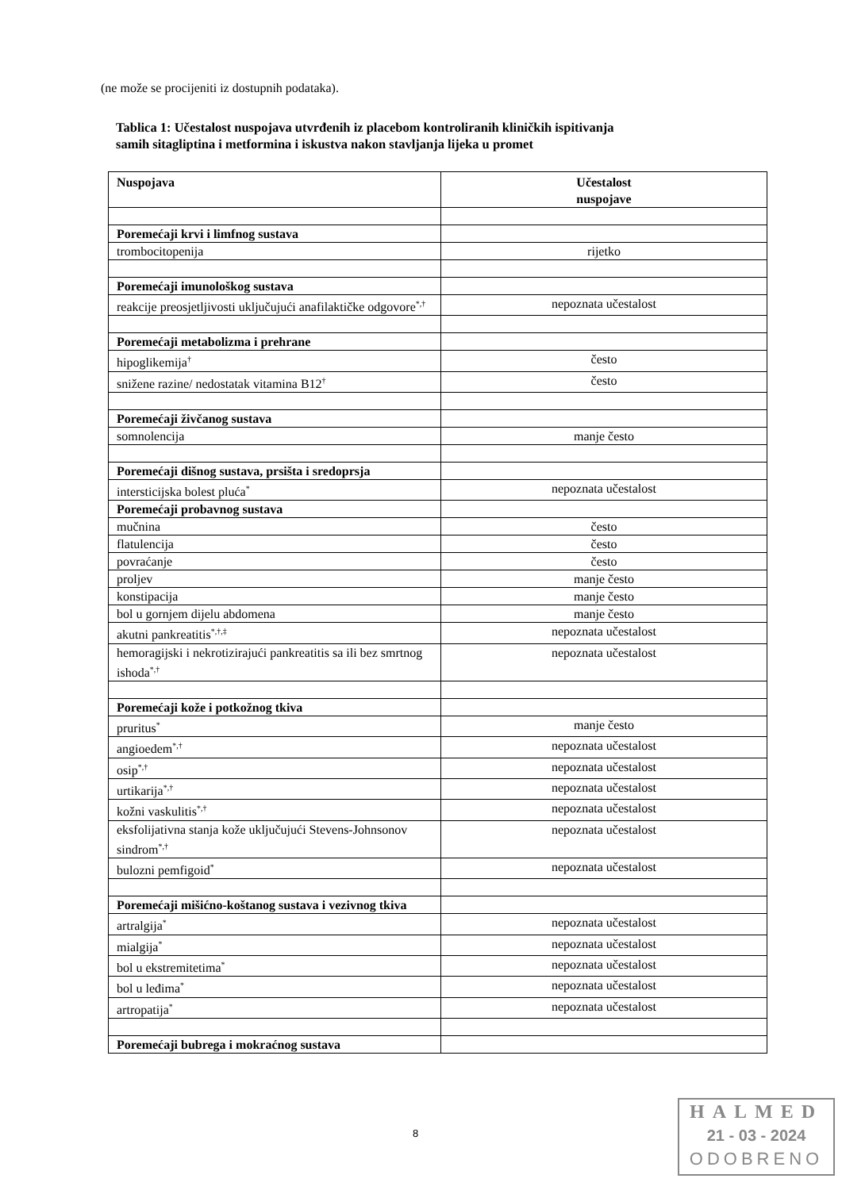(ne može se procijeniti iz dostupnih podataka).
Tablica 1: Učestalost nuspojava utvrđenih iz placebom kontroliranih kliničkih ispitivanja
samih sitagliptina i metformina i iskustva nakon stavljanja lijeka u promet
| Nuspojava | Učestalost nuspojave |
| --- | --- |
| Poremećaji krvi i limfnog sustava | |
| trombocitopenija | rijetko |
| Poremećaji imunološkog sustava | |
| reakcije preosjetljivosti uključujući anafilaktičke odgovore<sup>*,†</sup> | nepoznata učestalost |
| Poremećaji metabolizma i prehrane | |
| hipoglikemija<sup>†</sup> | često |
| snižene razine/ nedostatak vitamina B12<sup>†</sup> | često |
| Poremećaji živčanog sustava | |
| somnolencija | manje često |
| Poremećaji dišnog sustava, prsišta i sredoprsja | |
| intersticijska bolest pluća<sup>*</sup> | nepoznata učestalost |
| Poremećaji probavnog sustava | |
| mučnina | često |
| flatulencija | često |
| povraćanje | često |
| proljev | manje često |
| konstipacija | manje često |
| bol u gornjem dijelu abdomena | manje često |
| akutni pankreatitis<sup>*,†,‡</sup> | nepoznata učestalost |
| hemoragijski i nekrotizirajući pankreatitis sa ili bez smrtnog ishoda<sup>*,†</sup> | nepoznata učestalost |
| Poremećaji kože i potkožnog tkiva | |
| pruritus<sup>*</sup> | manje često |
| angioedem<sup>*,†</sup> | nepoznata učestalost |
| osip<sup>*,†</sup> | nepoznata učestalost |
| urtikarija<sup>*,†</sup> | nepoznata učestalost |
| kožni vaskulitis<sup>*,†</sup> | nepoznata učestalost |
| eksfolijativna stanja kože uključujući Stevens-Johnsonov sindrom<sup>*,†</sup> | nepoznata učestalost |
| bulozni pemfigoid<sup>*</sup> | nepoznata učestalost |
| Poremećaji mišićno-koštanog sustava i vezivnog tkiva | |
| artralgija<sup>*</sup> | nepoznata učestalost |
| mialgija<sup>*</sup> | nepoznata učestalost |
| bol u ekstremitetima<sup>*</sup> | nepoznata učestalost |
| bol u leđima<sup>*</sup> | nepoznata učestalost |
| artropatija<sup>*</sup> | nepoznata učestalost |
| Poremećaji bubrega i mokraćnog sustava | |
8
HALMED
21 - 03 - 2024
ODOBRENO